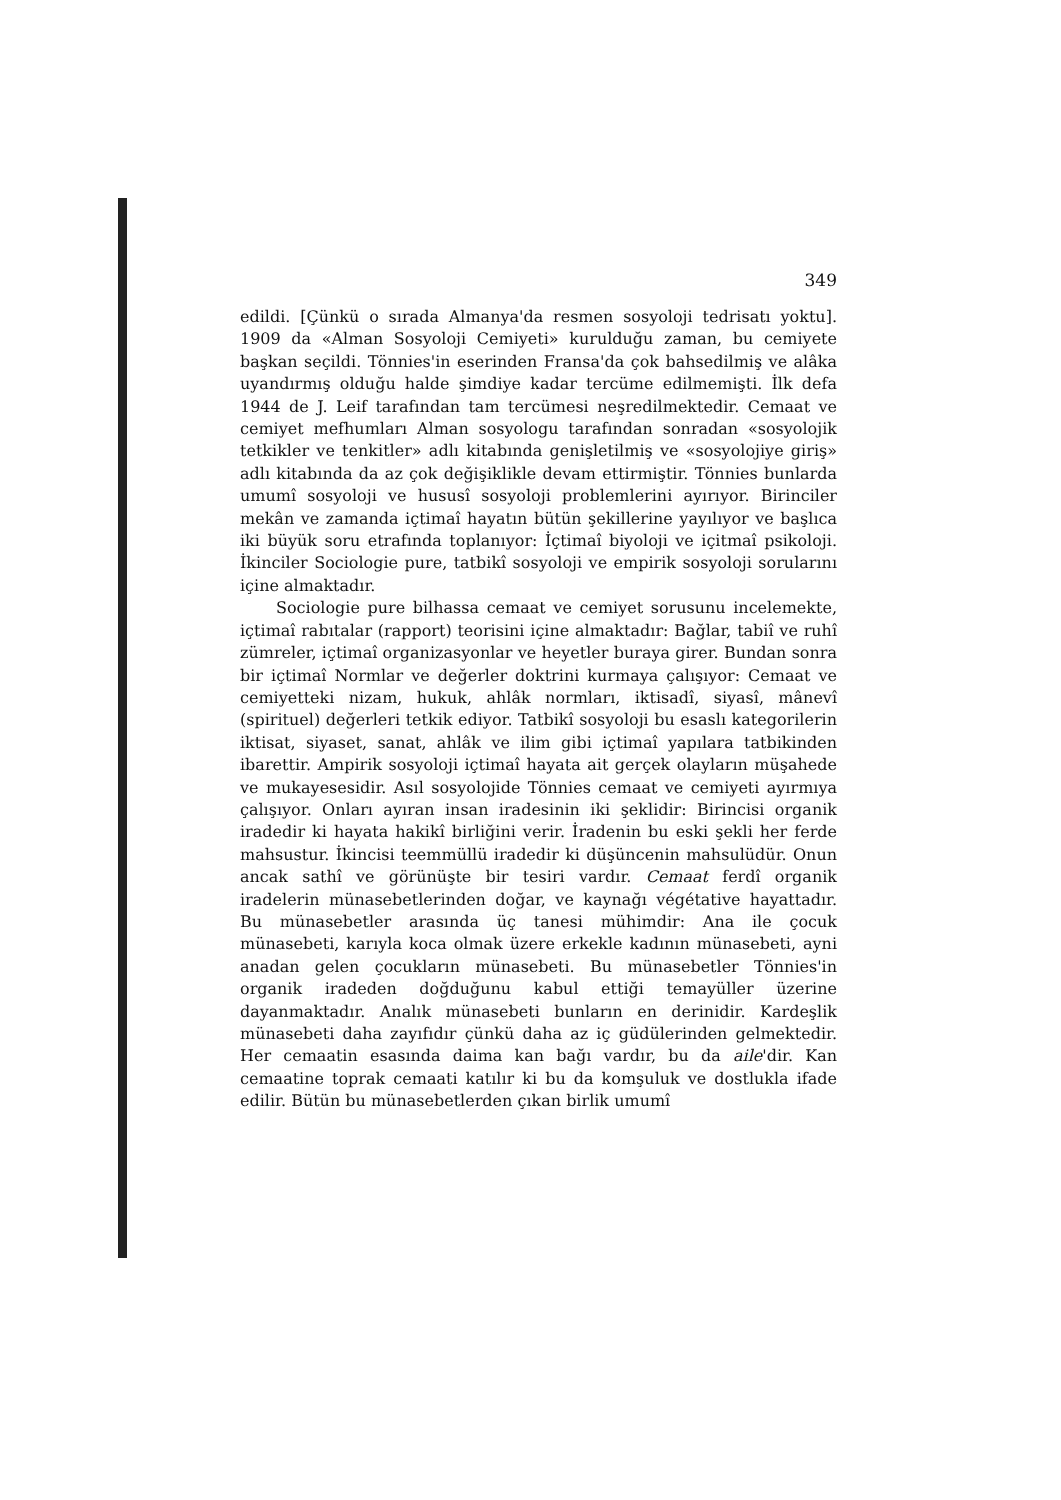349
edildi. [Çünkü o sırada Almanya'da resmen sosyoloji tedrisatı yoktu]. 1909 da «Alman Sosyoloji Cemiyeti» kurulduğu zaman, bu cemiyete başkan seçildi. Tönnies'in eserinden Fransa'da çok bahsedilmiş ve alâka uyandırmış olduğu halde şimdiye kadar tercüme edilmemişti. İlk defa 1944 de J. Leif tarafından tam tercümesi neşredilmektedir. Cemaat ve cemiyet mefhumları Alman sosyologu tarafından sonradan «sosyolojik tetkikler ve tenkitler» adlı kitabında genişletilmiş ve «sosyolojiye giriş» adlı kitabında da az çok değişiklikle devam ettirmiştir. Tönnies bunlarda umumî sosyoloji ve hususî sosyoloji problemlerini ayırıyor. Birinciler mekân ve zamanda içtimaî hayatın bütün şekillerine yayılıyor ve başlıca iki büyük soru etrafında toplanıyor: İçtimaî biyoloji ve içitmaî psikoloji. İkinciler Sociologie pure, tatbikî sosyoloji ve empirik sosyoloji sorularını içine almaktadır.
Sociologie pure bilhassa cemaat ve cemiyet sorusunu incelemekte, içtimaî rabıtalar (rapport) teorisini içine almaktadır: Bağlar, tabiî ve ruhî zümreler, içtimaî organizasyonlar ve heyetler buraya girer. Bundan sonra bir içtimaî Normlar ve değerler doktrini kurmaya çalışıyor: Cemaat ve cemiyetteki nizam, hukuk, ahlâk normları, iktisadî, siyasî, mânevî (spirituel) değerleri tetkik ediyor. Tatbikî sosyoloji bu esaslı kategorilerin iktisat, siyaset, sanat, ahlâk ve ilim gibi içtimaî yapılara tatbikinden ibarettir. Ampirik sosyoloji içtimaî hayata ait gerçek olayların müşahede ve mukayesesidir. Asıl sosyolojide Tönnies cemaat ve cemiyeti ayırmıya çalışıyor. Onları ayıran insan iradesinin iki şeklidir: Birincisi organik iradedir ki hayata hakikî birliğini verir. İradenin bu eski şekli her ferde mahsustur. İkincisi teemmüllü iradedir ki düşüncenin mahsulüdür. Onun ancak sathî ve görünüşte bir tesiri vardır. Cemaat ferdî organik iradelerin münasebetlerinden doğar, ve kaynağı végétative hayattadır. Bu münasebetler arasında üç tanesi mühimdir: Ana ile çocuk münasebeti, karıyla koca olmak üzere erkekle kadının münasebeti, ayni anadan gelen çocukların münasebeti. Bu münasebetler Tönnies'in organik iradeden doğduğunu kabul ettiği temayüller üzerine dayanmaktadır. Analık münasebeti bunların en derinidir. Kardeşlik münasebeti daha zayıfıdır çünkü daha az iç güdülerinden gelmektedir. Her cemaatin esasında daima kan bağı vardır, bu da aile'dir. Kan cemaatine toprak cemaati katılır ki bu da komşuluk ve dostlukla ifade edilir. Bütün bu münasebetlerden çıkan birlik umumî